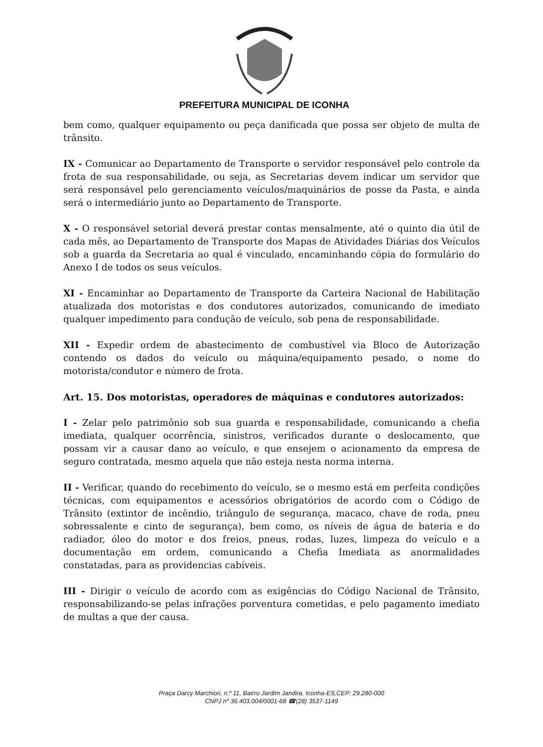PREFEITURA MUNICIPAL DE ICONHA
bem como, qualquer equipamento ou peça danificada que possa ser objeto de multa de trânsito.
IX - Comunicar ao Departamento de Transporte o servidor responsável pelo controle da frota de sua responsabilidade, ou seja, as Secretarias devem indicar um servidor que será responsável pelo gerenciamento veículos/maquinários de posse da Pasta, e ainda será o intermediário junto ao Departamento de Transporte.
X - O responsável setorial deverá prestar contas mensalmente, até o quinto dia útil de cada mês, ao Departamento de Transporte dos Mapas de Atividades Diárias dos Veículos sob a guarda da Secretaria ao qual é vinculado, encaminhando cópia do formulário do Anexo I de todos os seus veículos.
XI - Encaminhar ao Departamento de Transporte da Carteira Nacional de Habilitação atualizada dos motoristas e dos condutores autorizados, comunicando de imediato qualquer impedimento para condução de veículo, sob pena de responsabilidade.
XII - Expedir ordem de abastecimento de combustível via Bloco de Autorização contendo os dados do veículo ou máquina/equipamento pesado, o nome do motorista/condutor e número de frota.
Art. 15. Dos motoristas, operadores de máquinas e condutores autorizados:
I - Zelar pelo patrimônio sob sua guarda e responsabilidade, comunicando a chefia imediata, qualquer ocorrência, sinistros, verificados durante o deslocamento, que possam vir a causar dano ao veículo, e que ensejem o acionamento da empresa de seguro contratada, mesmo aquela que não esteja nesta norma interna.
II - Verificar, quando do recebimento do veículo, se o mesmo está em perfeita condições técnicas, com equipamentos e acessórios obrigatórios de acordo com o Código de Trânsito (extintor de incêndio, triângulo de segurança, macaco, chave de roda, pneu sobressalente e cinto de segurança), bem como, os níveis de água de bateria e do radiador, óleo do motor e dos freios, pneus, rodas, luzes, limpeza do veículo e a documentação em ordem, comunicando a Chefia Imediata as anormalidades constatadas, para as providencias cabíveis.
III - Dirigir o veículo de acordo com as exigências do Código Nacional de Trânsito, responsabilizando-se pelas infrações porventura cometidas, e pelo pagamento imediato de multas a que der causa.
Praça Darcy Marchiori, n.º 11, Bairro Jardim Jandira, Iconha-ES,CEP: 29.280-000
CNPJ nº 36.403.004/0001-68 ☎(28) 3537-1149